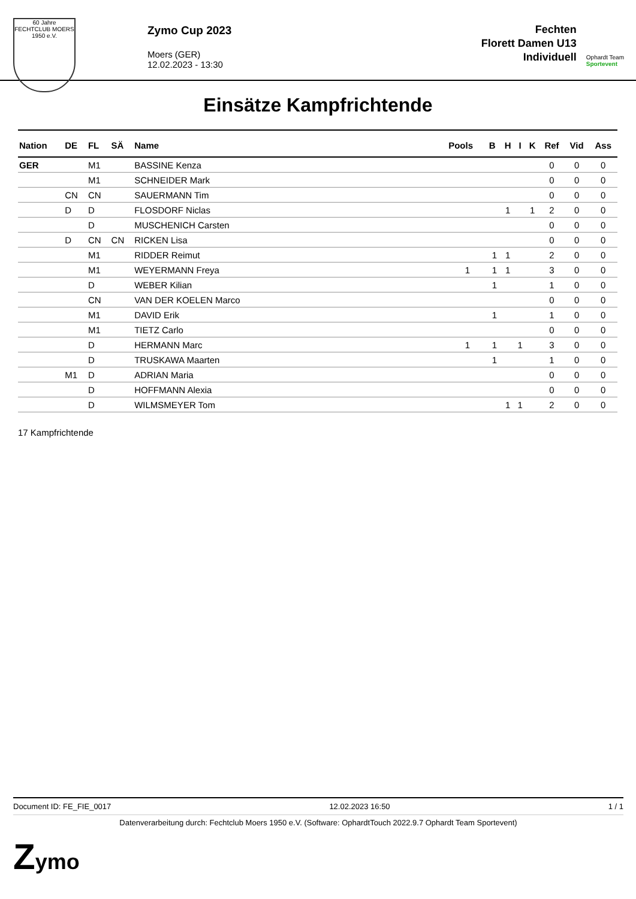60 Jahre
FECHTCLUB MOERS 1950 e.V.
Zymo Cup 2023
Moers (GER)
12.02.2023 - 13:30
Fechten
Florett Damen U13
Individuell
Ophardt Team
Sportevent
Einsätze Kampfrichtende
| Nation | DE | FL | SÄ | Name | Pools | B | H | I | K | Ref | Vid | Ass |
| --- | --- | --- | --- | --- | --- | --- | --- | --- | --- | --- | --- | --- |
| GER | | M1 | | BASSINE Kenza | | | | | | 0 | 0 | 0 |
| | | M1 | | SCHNEIDER Mark | | | | | | 0 | 0 | 0 |
| | CN | CN | | SAUERMANN Tim | | | | | | 0 | 0 | 0 |
| | D | D | | FLOSDORF Niclas | | | 1 | | 1 | 2 | 0 | 0 |
| | | D | | MUSCHENICH Carsten | | | | | | 0 | 0 | 0 |
| | D | CN | CN | RICKEN Lisa | | | | | | 0 | 0 | 0 |
| | | M1 | | RIDDER Reimut | | 1 | 1 | | | 2 | 0 | 0 |
| | | M1 | | WEYERMANN Freya | 1 | 1 | 1 | | | 3 | 0 | 0 |
| | | D | | WEBER Kilian | | 1 | | | | 1 | 0 | 0 |
| | | CN | | VAN DER KOELEN Marco | | | | | | 0 | 0 | 0 |
| | | M1 | | DAVID Erik | | 1 | | | | 1 | 0 | 0 |
| | | M1 | | TIETZ Carlo | | | | | | 0 | 0 | 0 |
| | | D | | HERMANN Marc | 1 | 1 | | 1 | | 3 | 0 | 0 |
| | | D | | TRUSKAWA Maarten | | 1 | | | | 1 | 0 | 0 |
| | M1 | D | | ADRIAN Maria | | | | | | 0 | 0 | 0 |
| | | D | | HOFFMANN Alexia | | | | | | 0 | 0 | 0 |
| | | D | | WILMSMEYER Tom | | | 1 | 1 | | 2 | 0 | 0 |
17 Kampfrichtende
Document ID: FE_FIE_0017 12.02.2023 16:50 1 / 1
Datenverarbeitung durch: Fechtclub Moers 1950 e.V. (Software: OphardtTouch 2022.9.7 Ophardt Team Sportevent)
Zymo